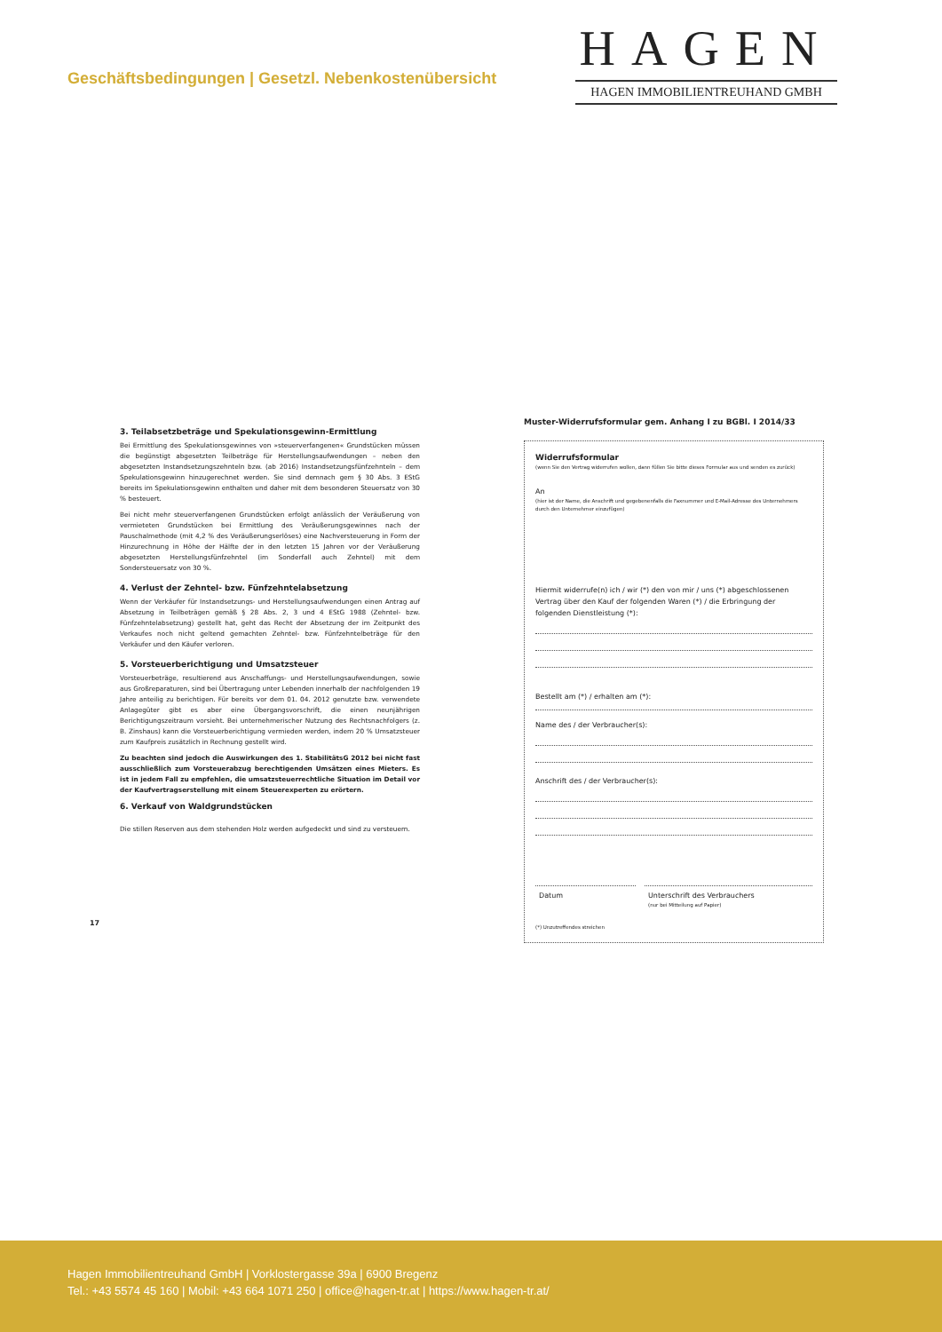Geschäftsbedingungen | Gesetzl. Nebenkostenübersicht
HAGEN
HAGEN IMMOBILIENTREUHAND GMBH
3. Teilabsetzbeträge und Spekulationsgewinn-Ermittlung
Bei Ermittlung des Spekulationsgewinnes von »steuerverfangenen« Grundstücken müssen die begünstigt abgesetzten Teilbeträge für Herstellungsaufwendungen – neben den abgesetzten Instandsetzungszehnteln bzw. (ab 2016) Instandsetzungsfünfzehnteln – dem Spekulationsgewinn hinzugerechnet werden. Sie sind demnach gem § 30 Abs. 3 EStG bereits im Spekulationsgewinn enthalten und daher mit dem besonderen Steuersatz von 30 % besteuert.
Bei nicht mehr steuerverfangenen Grundstücken erfolgt anlässlich der Veräußerung von vermieteten Grundstücken bei Ermittlung des Veräußerungsgewinnes nach der Pauschalmethode (mit 4,2 % des Veräußerungserlöses) eine Nachversteuerung in Form der Hinzurechnung in Höhe der Hälfte der in den letzten 15 Jahren vor der Veräußerung abgesetzten Herstellungsfünfzehntel (im Sonderfall auch Zehntel) mit dem Sondersteuersatz von 30 %.
4. Verlust der Zehntel- bzw. Fünfzehntelabsetzung
Wenn der Verkäufer für Instandsetzungs- und Herstellungsaufwendungen einen Antrag auf Absetzung in Teilbeträgen gemäß § 28 Abs. 2, 3 und 4 EStG 1988 (Zehntel- bzw. Fünfzehntelabsetzung) gestellt hat, geht das Recht der Absetzung der im Zeitpunkt des Verkaufes noch nicht geltend gemachten Zehntel- bzw. Fünfzehntelbeträge für den Verkäufer und den Käufer verloren.
5. Vorsteuerberichtigung und Umsatzsteuer
Vorsteuerbeträge, resultierend aus Anschaffungs- und Herstellungsaufwendungen, sowie aus Großreparaturen, sind bei Übertragung unter Lebenden innerhalb der nachfolgenden 19 Jahre anteilig zu berichtigen. Für bereits vor dem 01. 04. 2012 genutzte bzw. verwendete Anlagegüter gibt es aber eine Übergangsvorschrift, die einen neunjährigen Berichtigungszeitraum vorsieht. Bei unternehmerischer Nutzung des Rechtsnachfolgers (z. B. Zinshaus) kann die Vorsteuerberichtigung vermieden werden, indem 20 % Umsatzsteuer zum Kaufpreis zusätzlich in Rechnung gestellt wird.
Zu beachten sind jedoch die Auswirkungen des 1. StabilitätsG 2012 bei nicht fast ausschließlich zum Vorsteuerabzug berechtigenden Umsätzen eines Mieters. Es ist in jedem Fall zu empfehlen, die umsatzsteuerrechtliche Situation im Detail vor der Kaufvertragserstellung mit einem Steuerexperten zu erörtern.
6. Verkauf von Waldgrundstücken
Die stillen Reserven aus dem stehenden Holz werden aufgedeckt und sind zu versteuern.
Muster-Widerrufsformular gem. Anhang I zu BGBl. I 2014/33
Widerrufsformular
(wenn Sie den Vertrag widerrufen wollen, dann füllen Sie bitte dieses Formular aus und senden es zurück)
An
(hier ist der Name, die Anschrift und gegebenenfalls die Faxnummer und E-Mail-Adresse des Unternehmers durch den Unternehmer einzufügen)
Hiermit widerrufe(n) ich / wir (*) den von mir / uns (*) abgeschlossenen Vertrag über den Kauf der folgenden Waren (*) / die Erbringung der folgenden Dienstleistung (*):
Bestellt am (*) / erhalten am (*):
Name des / der Verbraucher(s):
Anschrift des / der Verbraucher(s):
Datum Unterschrift des Verbrauchers
(nur bei Mitteilung auf Papier)
(*) Unzutreffendes streichen
17
Hagen Immobilientreuhand GmbH | Vorklostergasse 39a | 6900 Bregenz
Tel.: +43 5574 45 160 | Mobil: +43 664 1071 250 | office@hagen-tr.at | https://www.hagen-tr.at/